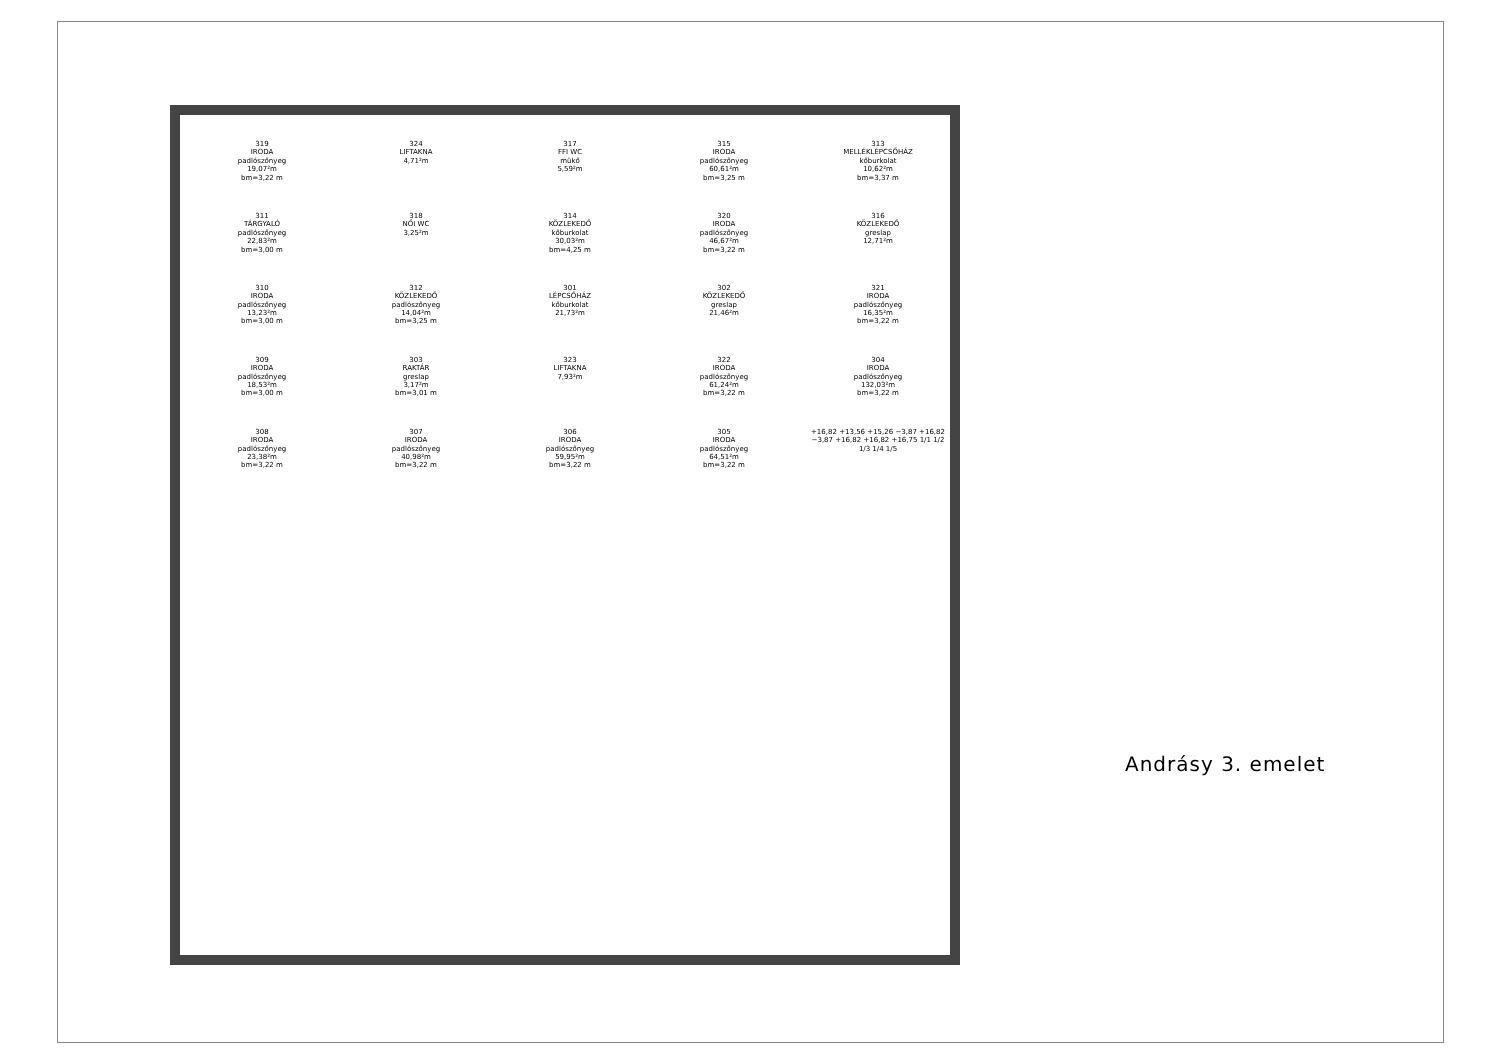319
IRODA
padlószőnyeg
19,07²m
bm=3,22 m
324
LIFTAKNA
4,71²m
317
FFI WC
mükő
5,59²m
315
IRODA
padlószőnyeg
60,61²m
bm=3,25 m
313
MELLÉKLÉPCSŐHÁZ
kőburkolat
10,62²m
bm=3,37 m
311
TÁRGYALÓ
padlószőnyeg
22,83²m
bm=3,00 m
318
NŐI WC
3,25²m
314
KÖZLEKEDŐ
kőburkolat
30,03²m
bm=4,25 m
320
IRODA
padlószőnyeg
46,67²m
bm=3,22 m
316
KÖZLEKEDŐ
greslap
12,71²m
310
IRODA
padlószőnyeg
13,23²m
bm=3,00 m
312
KÖZLEKEDŐ
padlószőnyeg
14,04²m
bm=3,25 m
301
LÉPCSŐHÁZ
kőburkolat
21,73²m
302
KÖZLEKEDŐ
greslap
21,46²m
321
IRODA
padlószőnyeg
16,35²m
bm=3,22 m
309
IRODA
padlószőnyeg
18,53²m
bm=3,00 m
303
RAKTÁR
greslap
3,17²m
bm=3,01 m
323
LIFTAKNA
7,93²m
322
IRODA
padlószőnyeg
61,24²m
bm=3,22 m
304
IRODA
padlószőnyeg
132,03²m
bm=3,22 m
308
IRODA
padlószőnyeg
23,38²m
bm=3,22 m
307
IRODA
padlószőnyeg
40,98²m
bm=3,22 m
306
IRODA
padlószőnyeg
59,95²m
bm=3,22 m
305
IRODA
padlószőnyeg
64,51²m
bm=3,22 m
+16,82 +13,56 +15,26 −3,87 +16,82 −3,87 +16,82 +16,82 +16,75 1/1 1/2 1/3 1/4 1/5
Andrásy 3. emelet